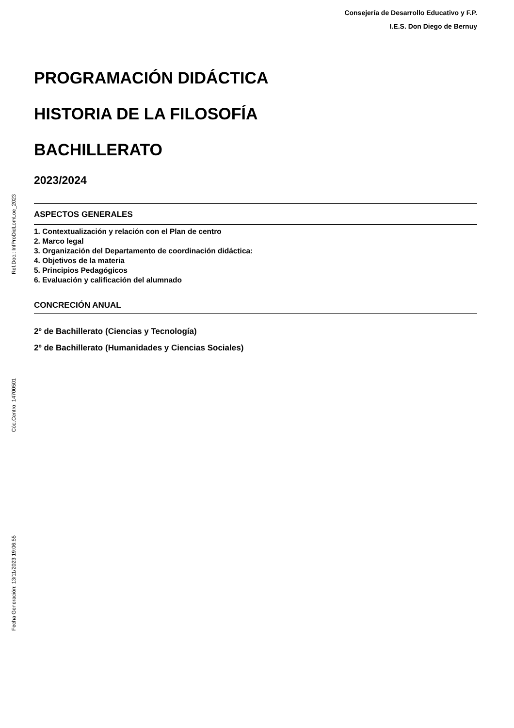Ref.Doc.: InfProDidLomLoe_2023
Cód.Centro: 14700501
Fecha Generación: 13/11/2023 19:06:55
Consejería de Desarrollo Educativo y F.P.
I.E.S. Don Diego de Bernuy
PROGRAMACIÓN DIDÁCTICA
HISTORIA DE LA FILOSOFÍA
BACHILLERATO
2023/2024
ASPECTOS GENERALES
1. Contextualización y relación con el Plan de centro
2. Marco legal
3. Organización del Departamento de coordinación didáctica:
4. Objetivos de la materia
5. Principios Pedagógicos
6. Evaluación y calificación del alumnado
CONCRECIÓN ANUAL
2º de Bachillerato (Ciencias y Tecnología)
2º de Bachillerato (Humanidades y Ciencias Sociales)